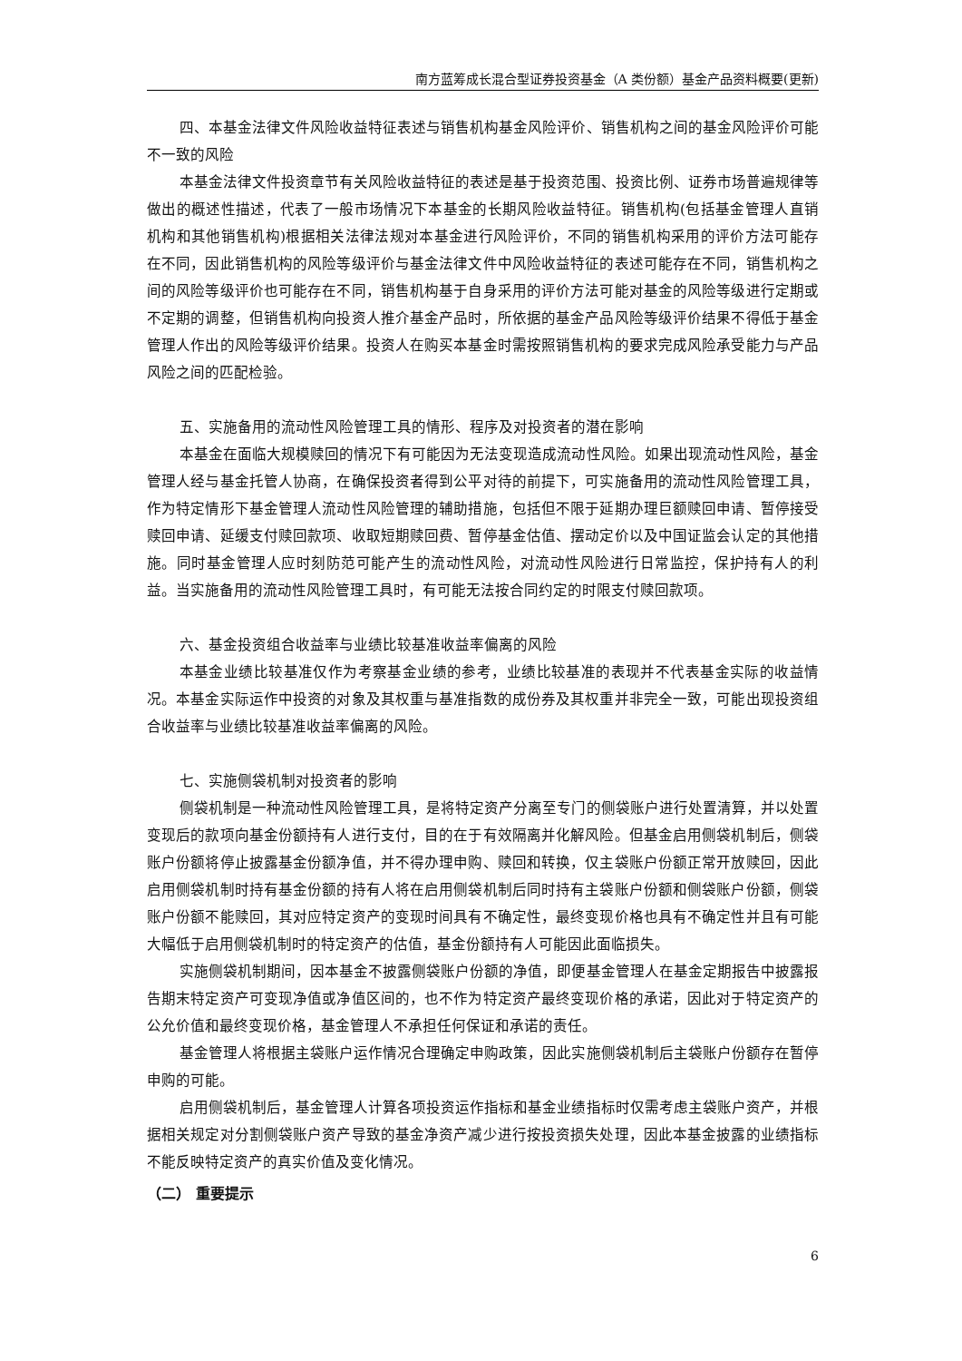南方蓝筹成长混合型证券投资基金（A 类份额）基金产品资料概要(更新)
四、本基金法律文件风险收益特征表述与销售机构基金风险评价、销售机构之间的基金风险评价可能不一致的风险
本基金法律文件投资章节有关风险收益特征的表述是基于投资范围、投资比例、证券市场普遍规律等做出的概述性描述，代表了一般市场情况下本基金的长期风险收益特征。销售机构(包括基金管理人直销机构和其他销售机构)根据相关法律法规对本基金进行风险评价，不同的销售机构采用的评价方法可能存在不同，因此销售机构的风险等级评价与基金法律文件中风险收益特征的表述可能存在不同，销售机构之间的风险等级评价也可能存在不同，销售机构基于自身采用的评价方法可能对基金的风险等级进行定期或不定期的调整，但销售机构向投资人推介基金产品时，所依据的基金产品风险等级评价结果不得低于基金管理人作出的风险等级评价结果。投资人在购买本基金时需按照销售机构的要求完成风险承受能力与产品风险之间的匹配检验。
五、实施备用的流动性风险管理工具的情形、程序及对投资者的潜在影响
本基金在面临大规模赎回的情况下有可能因为无法变现造成流动性风险。如果出现流动性风险，基金管理人经与基金托管人协商，在确保投资者得到公平对待的前提下，可实施备用的流动性风险管理工具，作为特定情形下基金管理人流动性风险管理的辅助措施，包括但不限于延期办理巨额赎回申请、暂停接受赎回申请、延缓支付赎回款项、收取短期赎回费、暂停基金估值、摆动定价以及中国证监会认定的其他措施。同时基金管理人应时刻防范可能产生的流动性风险，对流动性风险进行日常监控，保护持有人的利益。当实施备用的流动性风险管理工具时，有可能无法按合同约定的时限支付赎回款项。
六、基金投资组合收益率与业绩比较基准收益率偏离的风险
本基金业绩比较基准仅作为考察基金业绩的参考，业绩比较基准的表现并不代表基金实际的收益情况。本基金实际运作中投资的对象及其权重与基准指数的成份券及其权重并非完全一致，可能出现投资组合收益率与业绩比较基准收益率偏离的风险。
七、实施侧袋机制对投资者的影响
侧袋机制是一种流动性风险管理工具，是将特定资产分离至专门的侧袋账户进行处置清算，并以处置变现后的款项向基金份额持有人进行支付，目的在于有效隔离并化解风险。但基金启用侧袋机制后，侧袋账户份额将停止披露基金份额净值，并不得办理申购、赎回和转换，仅主袋账户份额正常开放赎回，因此启用侧袋机制时持有基金份额的持有人将在启用侧袋机制后同时持有主袋账户份额和侧袋账户份额，侧袋账户份额不能赎回，其对应特定资产的变现时间具有不确定性，最终变现价格也具有不确定性并且有可能大幅低于启用侧袋机制时的特定资产的估值，基金份额持有人可能因此面临损失。
实施侧袋机制期间，因本基金不披露侧袋账户份额的净值，即便基金管理人在基金定期报告中披露报告期末特定资产可变现净值或净值区间的，也不作为特定资产最终变现价格的承诺，因此对于特定资产的公允价值和最终变现价格，基金管理人不承担任何保证和承诺的责任。
基金管理人将根据主袋账户运作情况合理确定申购政策，因此实施侧袋机制后主袋账户份额存在暂停申购的可能。
启用侧袋机制后，基金管理人计算各项投资运作指标和基金业绩指标时仅需考虑主袋账户资产，并根据相关规定对分割侧袋账户资产导致的基金净资产减少进行按投资损失处理，因此本基金披露的业绩指标不能反映特定资产的真实价值及变化情况。
（二） 重要提示
6